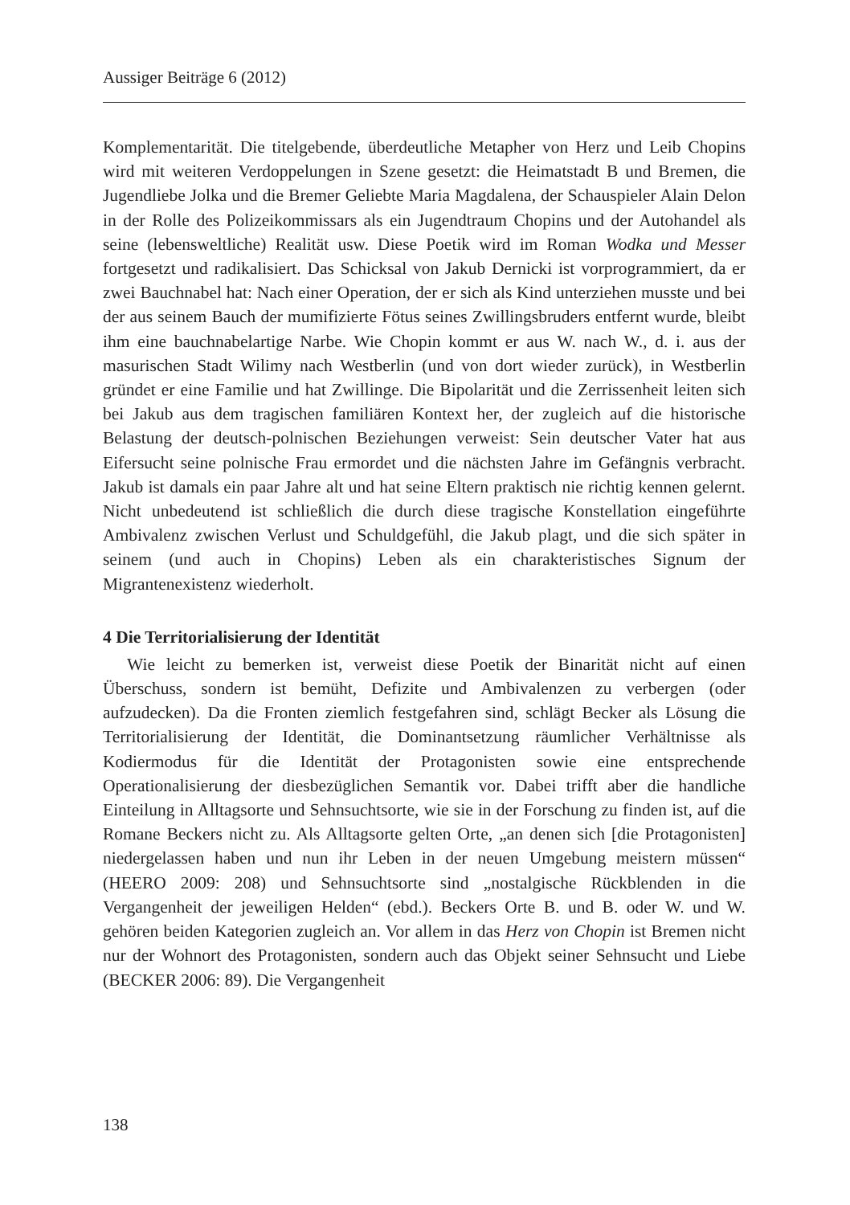Aussiger Beiträge 6 (2012)
Komplementarität. Die titelgebende, überdeutliche Metapher von Herz und Leib Chopins wird mit weiteren Verdoppelungen in Szene gesetzt: die Heimatstadt B und Bremen, die Jugendliebe Jolka und die Bremer Geliebte Maria Magdalena, der Schauspieler Alain Delon in der Rolle des Polizeikommissars als ein Jugendtraum Chopins und der Autohandel als seine (lebensweltliche) Realität usw. Diese Poetik wird im Roman Wodka und Messer fortgesetzt und radikalisiert. Das Schicksal von Jakub Dernicki ist vorprogrammiert, da er zwei Bauchnabel hat: Nach einer Operation, der er sich als Kind unterziehen musste und bei der aus seinem Bauch der mumifizierte Fötus seines Zwillingsbruders entfernt wurde, bleibt ihm eine bauchnabelartige Narbe. Wie Chopin kommt er aus W. nach W., d. i. aus der masurischen Stadt Wilimy nach Westberlin (und von dort wieder zurück), in Westberlin gründet er eine Familie und hat Zwillinge. Die Bipolarität und die Zerrissenheit leiten sich bei Jakub aus dem tragischen familiären Kontext her, der zugleich auf die historische Belastung der deutsch-polnischen Beziehungen verweist: Sein deutscher Vater hat aus Eifersucht seine polnische Frau ermordet und die nächsten Jahre im Gefängnis verbracht. Jakub ist damals ein paar Jahre alt und hat seine Eltern praktisch nie richtig kennen gelernt. Nicht unbedeutend ist schließlich die durch diese tragische Konstellation eingeführte Ambivalenz zwischen Verlust und Schuldgefühl, die Jakub plagt, und die sich später in seinem (und auch in Chopins) Leben als ein charakteristisches Signum der Migrantenexistenz wiederholt.
4 Die Territorialisierung der Identität
Wie leicht zu bemerken ist, verweist diese Poetik der Binarität nicht auf einen Überschuss, sondern ist bemüht, Defizite und Ambivalenzen zu verbergen (oder aufzudecken). Da die Fronten ziemlich festgefahren sind, schlägt Becker als Lösung die Territorialisierung der Identität, die Dominantsetzung räumlicher Verhältnisse als Kodiermodus für die Identität der Protagonisten sowie eine entsprechende Operationalisierung der diesbezüglichen Semantik vor. Dabei trifft aber die handliche Einteilung in Alltagsorte und Sehnsuchtsorte, wie sie in der Forschung zu finden ist, auf die Romane Beckers nicht zu. Als Alltagsorte gelten Orte, „an denen sich [die Protagonisten] niedergelassen haben und nun ihr Leben in der neuen Umgebung meistern müssen“ (HEERO 2009: 208) und Sehnsuchtsorte sind „nostalgische Rückblenden in die Vergangenheit der jeweiligen Helden“ (ebd.). Beckers Orte B. und B. oder W. und W. gehören beiden Kategorien zugleich an. Vor allem in das Herz von Chopin ist Bremen nicht nur der Wohnort des Protagonisten, sondern auch das Objekt seiner Sehnsucht und Liebe (BECKER 2006: 89). Die Vergangenheit
138